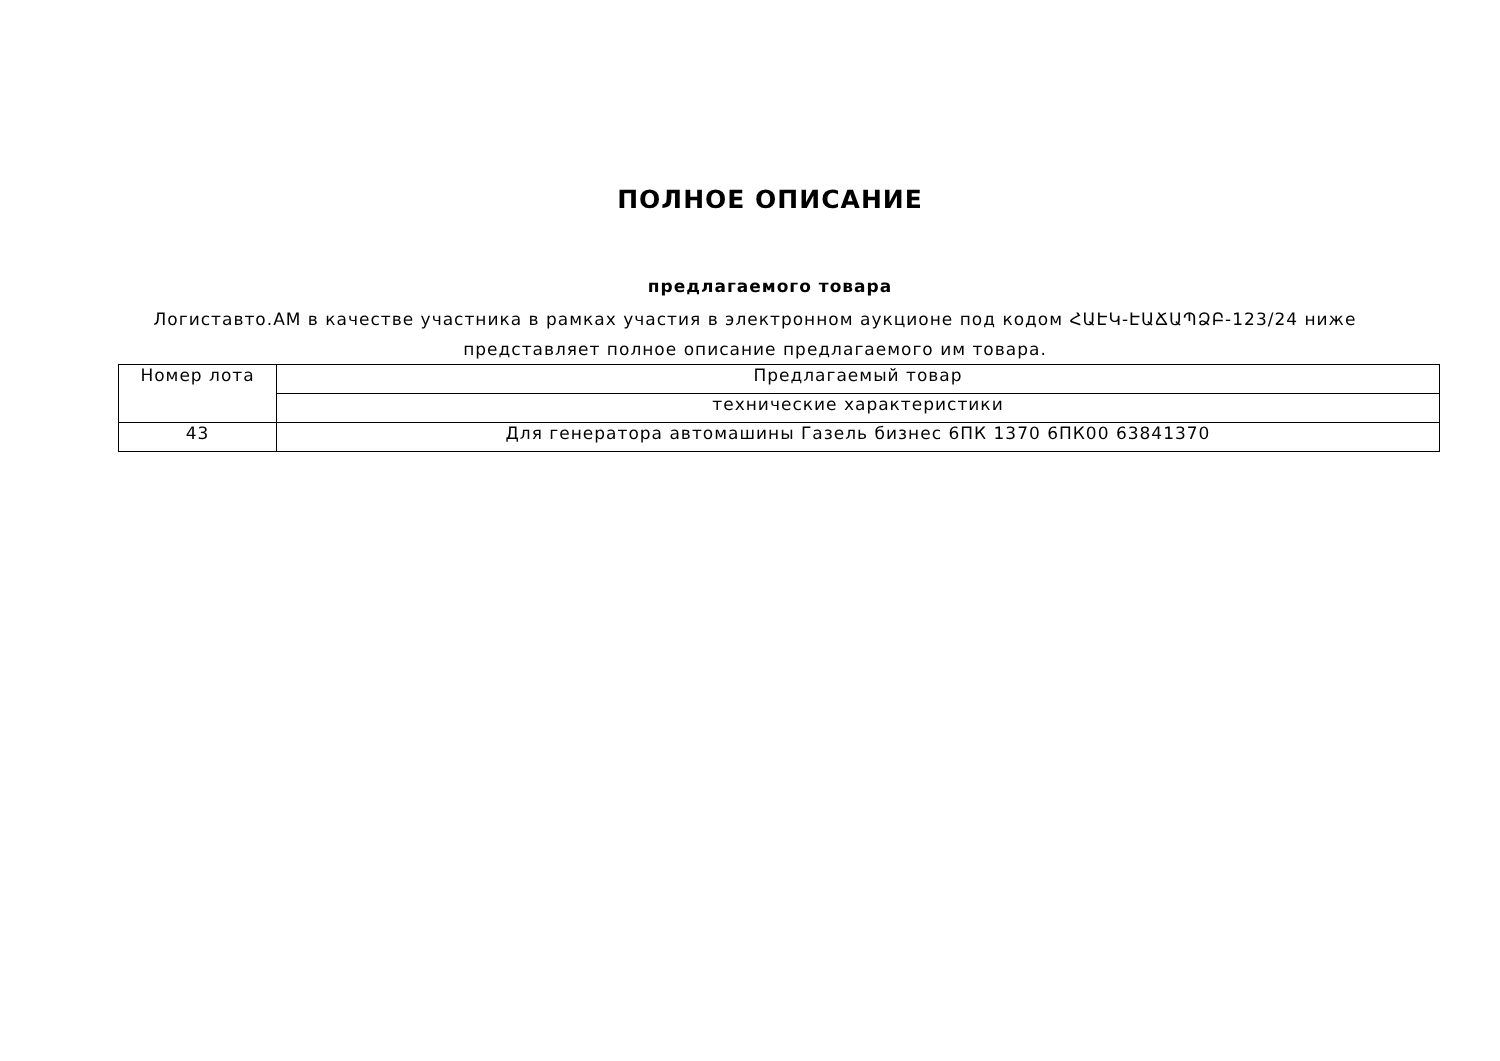ПОЛНОЕ ОПИСАНИЕ
предлагаемого товара
Логиставто.АМ в качестве участника в рамках участия в электронном аукционе под кодом ՀԱԷԿ-ԷԱՃԱՊՁԲ-123/24 ниже представляет полное описание предлагаемого им товара.
| Номер лота | Предлагаемый товар |
| | технические характеристики |
| 43 | Для генератора автомашины Газель бизнес 6ПК 1370 6ПК00 63841370 |